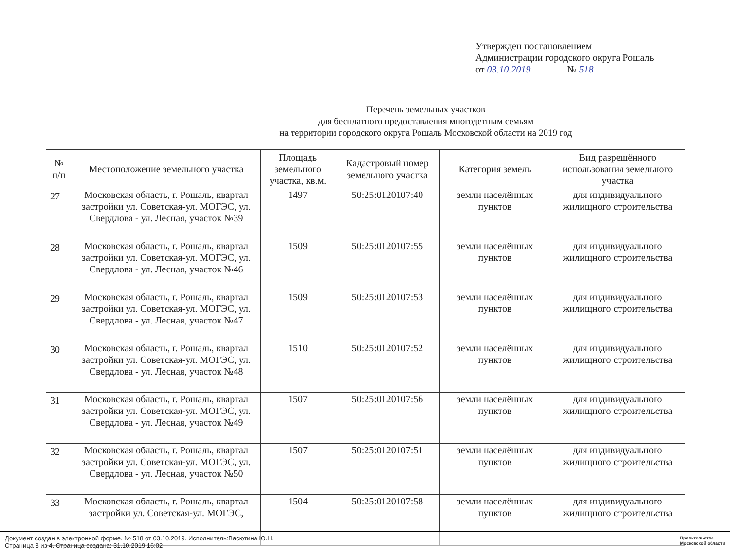Утвержден постановлением
Администрации городского округа Рошаль
от 03.10.2019 № 518
Перечень земельных участков
для бесплатного предоставления многодетным семьям
на территории городского округа Рошаль Московской области на 2019 год
| № п/п | Местоположение земельного участка | Площадь земельного участка, кв.м. | Кадастровый номер земельного участка | Категория земель | Вид разрешённого использования земельного участка |
| --- | --- | --- | --- | --- | --- |
| 27 | Московская область, г. Рошаль, квартал застройки ул. Советская-ул. МОГЭС, ул. Свердлова - ул. Лесная, участок №39 | 1497 | 50:25:0120107:40 | земли населённых пунктов | для индивидуального жилищного строительства |
| 28 | Московская область, г. Рошаль, квартал застройки ул. Советская-ул. МОГЭС, ул. Свердлова - ул. Лесная, участок №46 | 1509 | 50:25:0120107:55 | земли населённых пунктов | для индивидуального жилищного строительства |
| 29 | Московская область, г. Рошаль, квартал застройки ул. Советская-ул. МОГЭС, ул. Свердлова - ул. Лесная, участок №47 | 1509 | 50:25:0120107:53 | земли населённых пунктов | для индивидуального жилищного строительства |
| 30 | Московская область, г. Рошаль, квартал застройки ул. Советская-ул. МОГЭС, ул. Свердлова - ул. Лесная, участок №48 | 1510 | 50:25:0120107:52 | земли населённых пунктов | для индивидуального жилищного строительства |
| 31 | Московская область, г. Рошаль, квартал застройки ул. Советская-ул. МОГЭС, ул. Свердлова - ул. Лесная, участок №49 | 1507 | 50:25:0120107:56 | земли населённых пунктов | для индивидуального жилищного строительства |
| 32 | Московская область, г. Рошаль, квартал застройки ул. Советская-ул. МОГЭС, ул. Свердлова - ул. Лесная, участок №50 | 1507 | 50:25:0120107:51 | земли населённых пунктов | для индивидуального жилищного строительства |
| 33 | Московская область, г. Рошаль, квартал застройки ул. Советская-ул. МОГЭС, | 1504 | 50:25:0120107:58 | земли населённых пунктов | для индивидуального жилищного строительства |
Документ создан в электронной форме. № 518 от 03.10.2019. Исполнитель:Васютина Ю.Н.
Страница 3 из 4. Страница создана: 31.10.2019 16:02
Правительство
Московской области